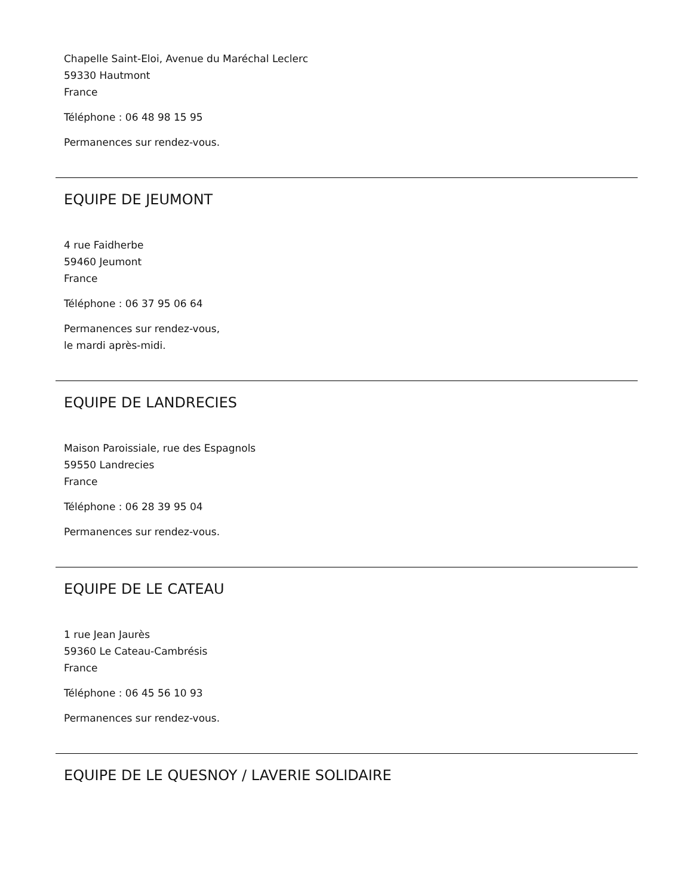Chapelle Saint-Eloi, Avenue du Maréchal Leclerc
59330 Hautmont
France
Téléphone : 06 48 98 15 95
Permanences sur rendez-vous.
EQUIPE DE JEUMONT
4 rue Faidherbe
59460 Jeumont
France
Téléphone : 06 37 95 06 64
Permanences sur rendez-vous,
le mardi après-midi.
EQUIPE DE LANDRECIES
Maison Paroissiale, rue des Espagnols
59550 Landrecies
France
Téléphone : 06 28 39 95 04
Permanences sur rendez-vous.
EQUIPE DE LE CATEAU
1 rue Jean Jaurès
59360 Le Cateau-Cambrésis
France
Téléphone : 06 45 56 10 93
Permanences sur rendez-vous.
EQUIPE DE LE QUESNOY / LAVERIE SOLIDAIRE